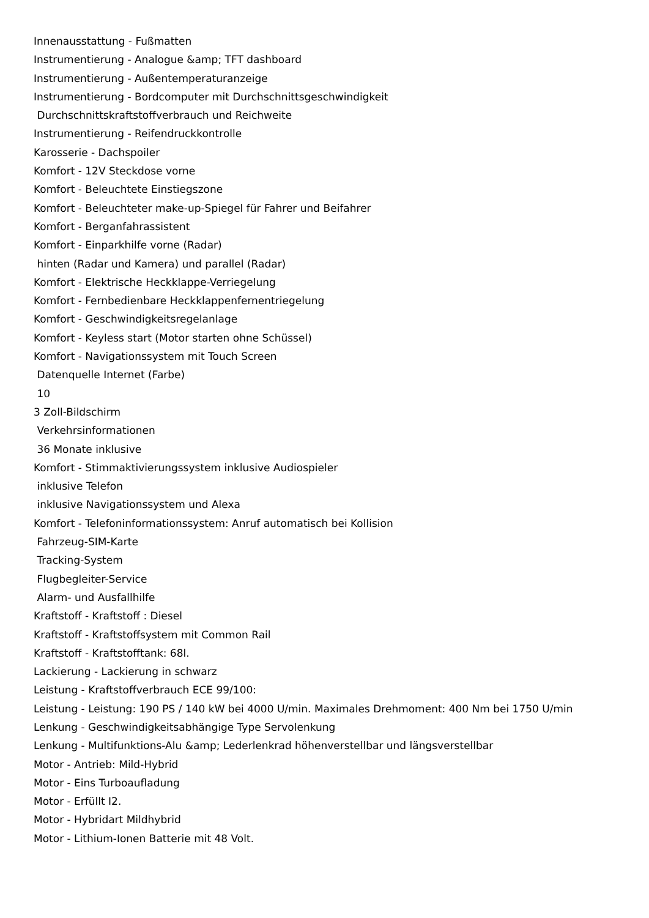Innenausstattung - Fußmatten
Instrumentierung - Analogue &amp; TFT dashboard
Instrumentierung - Außentemperaturanzeige
Instrumentierung - Bordcomputer mit Durchschnittsgeschwindigkeit
Durchschnittskraftstoffverbrauch und Reichweite
Instrumentierung - Reifendruckkontrolle
Karosserie - Dachspoiler
Komfort - 12V Steckdose vorne
Komfort - Beleuchtete Einstiegszone
Komfort - Beleuchteter make-up-Spiegel für Fahrer und Beifahrer
Komfort - Berganfahrassistent
Komfort - Einparkhilfe vorne (Radar)
hinten (Radar und Kamera) und parallel (Radar)
Komfort - Elektrische Heckklappe-Verriegelung
Komfort - Fernbedienbare Heckklappenfernentriegelung
Komfort - Geschwindigkeitsregelanlage
Komfort - Keyless start (Motor starten ohne Schüssel)
Komfort - Navigationssystem mit Touch Screen
Datenquelle Internet (Farbe)
10
3 Zoll-Bildschirm
Verkehrsinformationen
36 Monate inklusive
Komfort - Stimmaktivierungssystem inklusive Audiospieler
inklusive Telefon
inklusive Navigationssystem und Alexa
Komfort - Telefoninformationssystem: Anruf automatisch bei Kollision
Fahrzeug-SIM-Karte
Tracking-System
Flugbegleiter-Service
Alarm- und Ausfallhilfe
Kraftstoff - Kraftstoff : Diesel
Kraftstoff - Kraftstoffsystem mit Common Rail
Kraftstoff - Kraftstofftank: 68l.
Lackierung - Lackierung in schwarz
Leistung - Kraftstoffverbrauch ECE 99/100:
Leistung - Leistung: 190 PS / 140 kW bei 4000 U/min. Maximales Drehmoment: 400 Nm bei 1750 U/min
Lenkung - Geschwindigkeitsabhängige Type Servolenkung
Lenkung - Multifunktions-Alu &amp; Lederlenkrad höhenverstellbar und längsverstellbar
Motor - Antrieb: Mild-Hybrid
Motor - Eins Turboaufladung
Motor - Erfüllt I2.
Motor - Hybridart Mildhybrid
Motor - Lithium-Ionen Batterie mit 48 Volt.